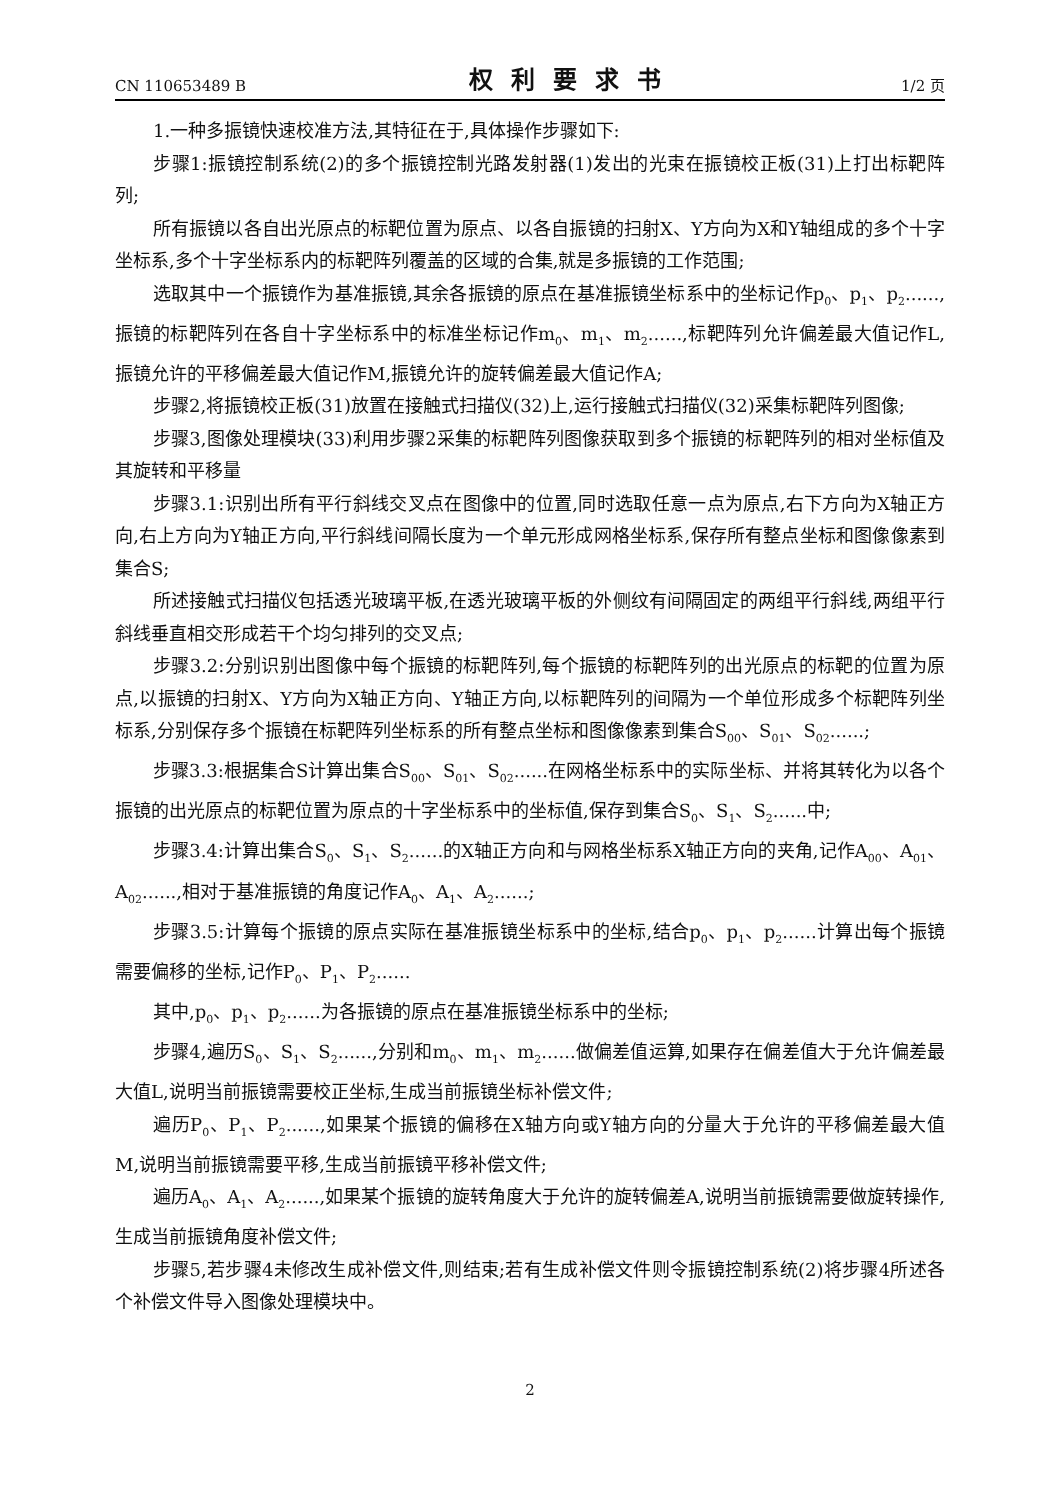CN 110653489 B 权利要求书 1/2 页
1.一种多振镜快速校准方法,其特征在于,具体操作步骤如下:
步骤1:振镜控制系统(2)的多个振镜控制光路发射器(1)发出的光束在振镜校正板(31)上打出标靶阵列;
所有振镜以各自出光原点的标靶位置为原点、以各自振镜的扫射X、Y方向为X和Y轴组成的多个十字坐标系,多个十字坐标系内的标靶阵列覆盖的区域的合集,就是多振镜的工作范围;
选取其中一个振镜作为基准振镜,其余各振镜的原点在基准振镜坐标系中的坐标记作p<sub>0</sub>、p<sub>1</sub>、p<sub>2</sub>......,振镜的标靶阵列在各自十字坐标系中的标准坐标记作m<sub>0</sub>、m<sub>1</sub>、m<sub>2</sub>......,标靶阵列允许偏差最大值记作L,振镜允许的平移偏差最大值记作M,振镜允许的旋转偏差最大值记作A;
步骤2,将振镜校正板(31)放置在接触式扫描仪(32)上,运行接触式扫描仪(32)采集标靶阵列图像;
步骤3,图像处理模块(33)利用步骤2采集的标靶阵列图像获取到多个振镜的标靶阵列的相对坐标值及其旋转和平移量
步骤3.1:识别出所有平行斜线交叉点在图像中的位置,同时选取任意一点为原点,右下方向为X轴正方向,右上方向为Y轴正方向,平行斜线间隔长度为一个单元形成网格坐标系,保存所有整点坐标和图像像素到集合S;
所述接触式扫描仪包括透光玻璃平板,在透光玻璃平板的外侧纹有间隔固定的两组平行斜线,两组平行斜线垂直相交形成若干个均匀排列的交叉点;
步骤3.2:分别识别出图像中每个振镜的标靶阵列,每个振镜的标靶阵列的出光原点的标靶的位置为原点,以振镜的扫射X、Y方向为X轴正方向、Y轴正方向,以标靶阵列的间隔为一个单位形成多个标靶阵列坐标系,分别保存多个振镜在标靶阵列坐标系的所有整点坐标和图像像素到集合S<sub>00</sub>、S<sub>01</sub>、S<sub>02</sub>......;
步骤3.3:根据集合S计算出集合S<sub>00</sub>、S<sub>01</sub>、S<sub>02</sub>......在网格坐标系中的实际坐标、并将其转化为以各个振镜的出光原点的标靶位置为原点的十字坐标系中的坐标值,保存到集合S<sub>0</sub>、S<sub>1</sub>、S<sub>2</sub>......中;
步骤3.4:计算出集合S<sub>0</sub>、S<sub>1</sub>、S<sub>2</sub>......的X轴正方向和与网格坐标系X轴正方向的夹角,记作A<sub>00</sub>、A<sub>01</sub>、A<sub>02</sub>......,相对于基准振镜的角度记作A<sub>0</sub>、A<sub>1</sub>、A<sub>2</sub>......;
步骤3.5:计算每个振镜的原点实际在基准振镜坐标系中的坐标,结合p<sub>0</sub>、p<sub>1</sub>、p<sub>2</sub>......计算出每个振镜需要偏移的坐标,记作P<sub>0</sub>、P<sub>1</sub>、P<sub>2</sub>......
其中,p<sub>0</sub>、p<sub>1</sub>、p<sub>2</sub>......为各振镜的原点在基准振镜坐标系中的坐标;
步骤4,遍历S<sub>0</sub>、S<sub>1</sub>、S<sub>2</sub>......,分别和m<sub>0</sub>、m<sub>1</sub>、m<sub>2</sub>......做偏差值运算,如果存在偏差值大于允许偏差最大值L,说明当前振镜需要校正坐标,生成当前振镜坐标补偿文件;
遍历P<sub>0</sub>、P<sub>1</sub>、P<sub>2</sub>......,如果某个振镜的偏移在X轴方向或Y轴方向的分量大于允许的平移偏差最大值M,说明当前振镜需要平移,生成当前振镜平移补偿文件;
遍历A<sub>0</sub>、A<sub>1</sub>、A<sub>2</sub>......,如果某个振镜的旋转角度大于允许的旋转偏差A,说明当前振镜需要做旋转操作,生成当前振镜角度补偿文件;
步骤5,若步骤4未修改生成补偿文件,则结束;若有生成补偿文件则令振镜控制系统(2)将步骤4所述各个补偿文件导入图像处理模块中。
2